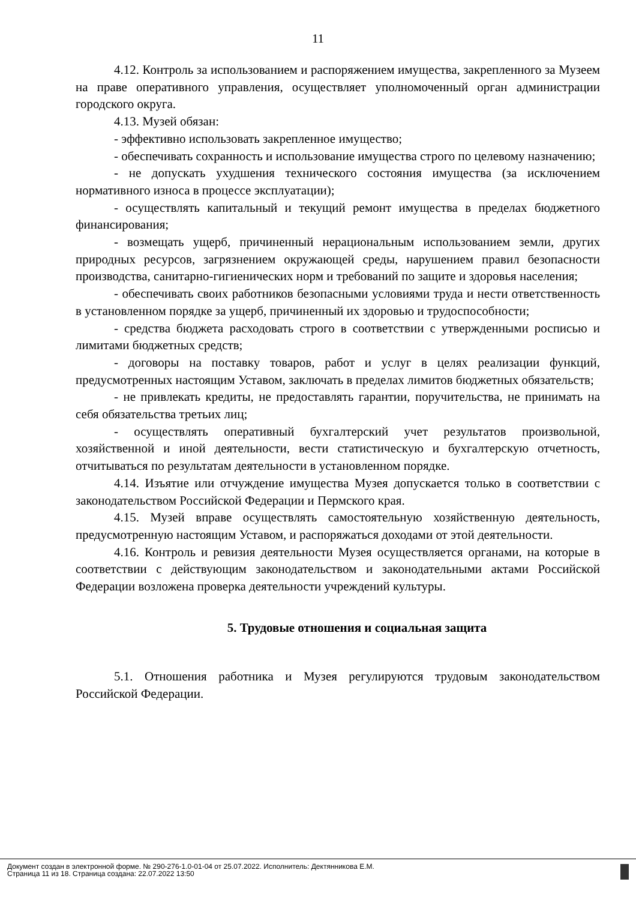11
4.12. Контроль за использованием и распоряжением имущества, закрепленного за Музеем на праве оперативного управления, осуществляет уполномоченный орган администрации городского округа.
4.13. Музей обязан:
- эффективно использовать закрепленное имущество;
- обеспечивать сохранность и использование имущества строго по целевому назначению;
- не допускать ухудшения технического состояния имущества (за исключением нормативного износа в процессе эксплуатации);
- осуществлять капитальный и текущий ремонт имущества в пределах бюджетного финансирования;
- возмещать ущерб, причиненный нерациональным использованием земли, других природных ресурсов, загрязнением окружающей среды, нарушением правил безопасности производства, санитарно-гигиенических норм и требований по защите и здоровья населения;
- обеспечивать своих работников безопасными условиями труда и нести ответственность в установленном порядке за ущерб, причиненный их здоровью и трудоспособности;
- средства бюджета расходовать строго в соответствии с утвержденными росписью и лимитами бюджетных средств;
- договоры на поставку товаров, работ и услуг в целях реализации функций, предусмотренных настоящим Уставом, заключать в пределах лимитов бюджетных обязательств;
- не привлекать кредиты, не предоставлять гарантии, поручительства, не принимать на себя обязательства третьих лиц;
- осуществлять оперативный бухгалтерский учет результатов произвольной, хозяйственной и иной деятельности, вести статистическую и бухгалтерскую отчетность, отчитываться по результатам деятельности в установленном порядке.
4.14. Изъятие или отчуждение имущества Музея допускается только в соответствии с законодательством Российской Федерации и Пермского края.
4.15. Музей вправе осуществлять самостоятельную хозяйственную деятельность, предусмотренную настоящим Уставом, и распоряжаться доходами от этой деятельности.
4.16. Контроль и ревизия деятельности Музея осуществляется органами, на которые в соответствии с действующим законодательством и законодательными актами Российской Федерации возложена проверка деятельности учреждений культуры.
5. Трудовые отношения и социальная защита
5.1. Отношения работника и Музея регулируются трудовым законодательством Российской Федерации.
Документ создан в электронной форме. № 290-276-1.0-01-04 от 25.07.2022. Исполнитель: Дектянникова Е.М.
Страница 11 из 18. Страница создана: 22.07.2022 13:50